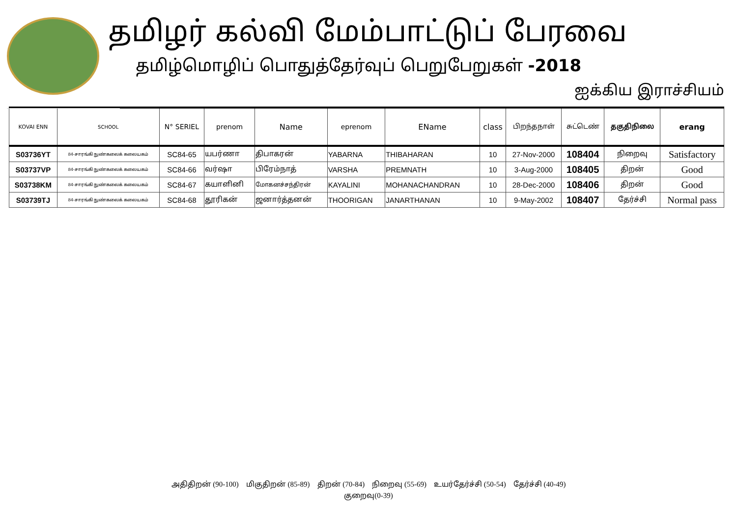தமிழர் கல்வி மேம்பாட்டுப் பேரவை
தமிழ்மொழிப் பொதுத்தேர்வுப் பெறுபேறுகள் -2018
ஐக்கிய இராச்சியம்
| KOVAI ENN | SCHOOL | N° SERIEL | prenom | Name | eprenom | EName | class | பிறந்தநாள் | சுட்டெண் | தகுதிநிலை | erang |
| --- | --- | --- | --- | --- | --- | --- | --- | --- | --- | --- | --- |
| S03736YT | 84-சாரங்கி நுண்கலைக் கலையகம் | SC84-65 | யபர்ணா | திபாகரன் | YABARNA | THIBAHARAN | 10 | 27-Nov-2000 | 108404 | நிறைவு | Satisfactory |
| S03737VP | 84-சாரங்கி நுண்கலைக் கலையகம் | SC84-66 | வர்ஷா | பிரேம்நாத் | VARSHA | PREMNATH | 10 | 3-Aug-2000 | 108405 | திறன் | Good |
| S03738KM | 84-சாரங்கி நுண்கலைக் கலையகம் | SC84-67 | கயாளினி | மோகனச்சந்திரன் | KAYALINI | MOHANACHANDRAN | 10 | 28-Dec-2000 | 108406 | திறன் | Good |
| S03739TJ | 84-சாரங்கி நுண்கலைக் கலையகம் | SC84-68 | தூரிகன் | ஜனார்த்தனன் | THOORIGAN | JANARTHANAN | 10 | 9-May-2002 | 108407 | தேர்ச்சி | Normal pass |
அதிதிறன் (90-100) மிகுதிறன் (85-89) திறன் (70-84) நிறைவு (55-69) உயர்தேர்ச்சி (50-54) தேர்ச்சி (40-49)
குறைவு(0-39)